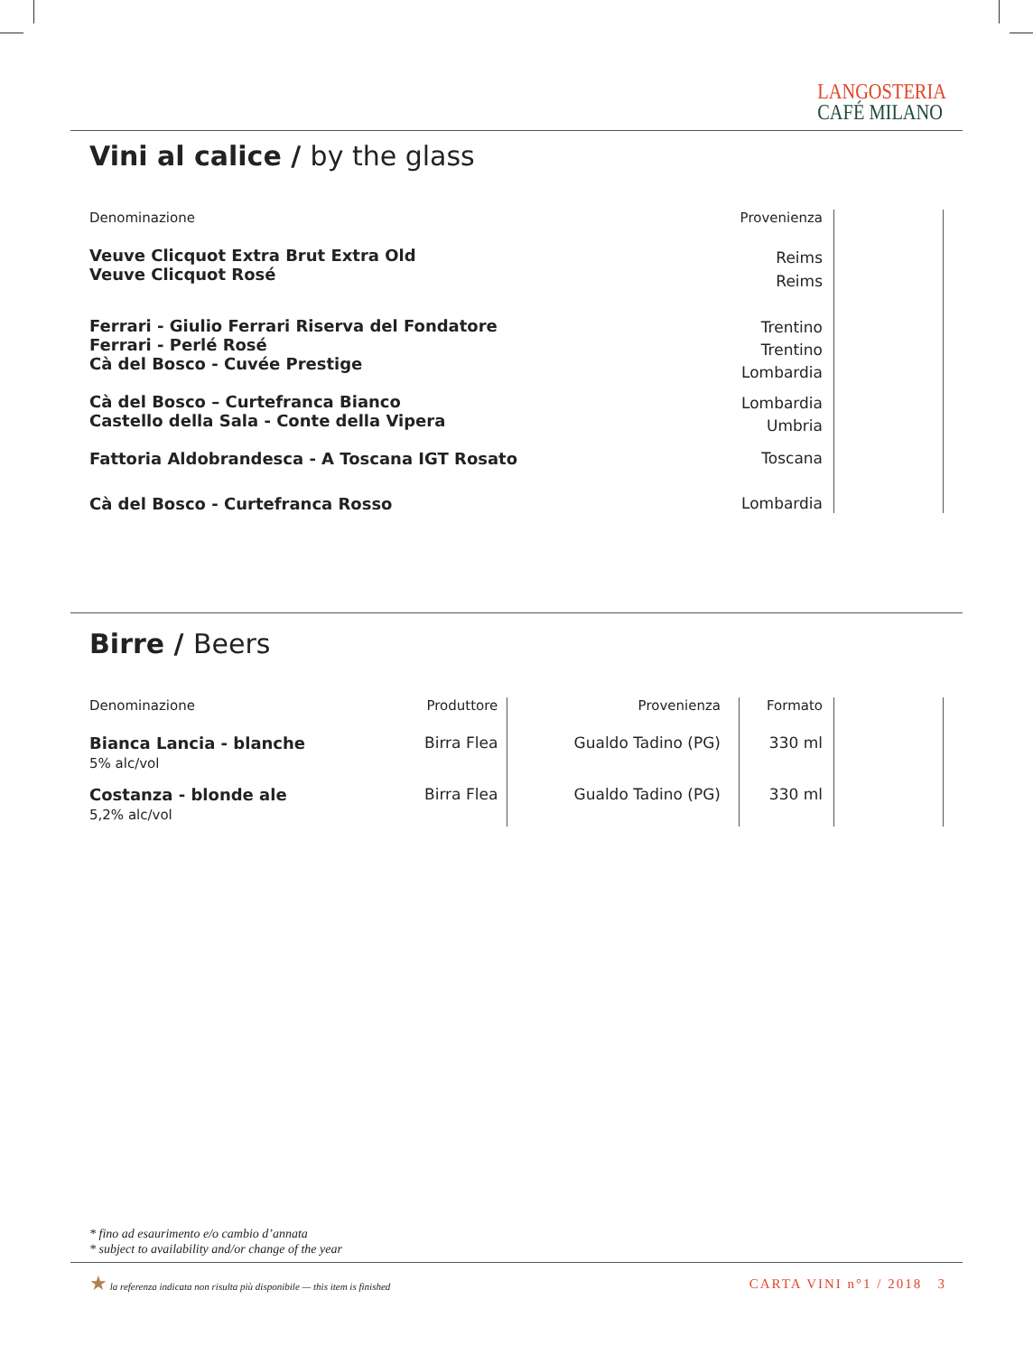LANGOSTERIA
CAFÉ MILANO
Vini al calice / by the glass
| Denominazione | Provenienza | |
| --- | --- | --- |
| Veuve Clicquot Extra Brut Extra Old Veuve Clicquot Rosé | Reims Reims | |
| Ferrari - Giulio Ferrari Riserva del Fondatore Ferrari - Perlé Rosé Cà del Bosco - Cuvée Prestige | Trentino Trentino Lombardia | |
| Cà del Bosco – Curtefranca Bianco Castello della Sala - Conte della Vipera | Lombardia Umbria | |
| Fattoria Aldobrandesca - A Toscana IGT Rosato | Toscana | |
| Cà del Bosco - Curtefranca Rosso | Lombardia | |
Birre / Beers
| Denominazione | Produttore | Provenienza | Formato | |
| --- | --- | --- | --- | --- |
| Bianca Lancia - blanche 5% alc/vol | Birra Flea | Gualdo Tadino (PG) | 330 ml | |
| Costanza - blonde ale 5,2% alc/vol | Birra Flea | Gualdo Tadino (PG) | 330 ml | |
* fino ad esaurimento e/o cambio d’annata
* subject to availability and/or change of the year
★ la referenza indicata non risulta più disponibile — this item is finished
CARTA VINI n°1 / 2018 3